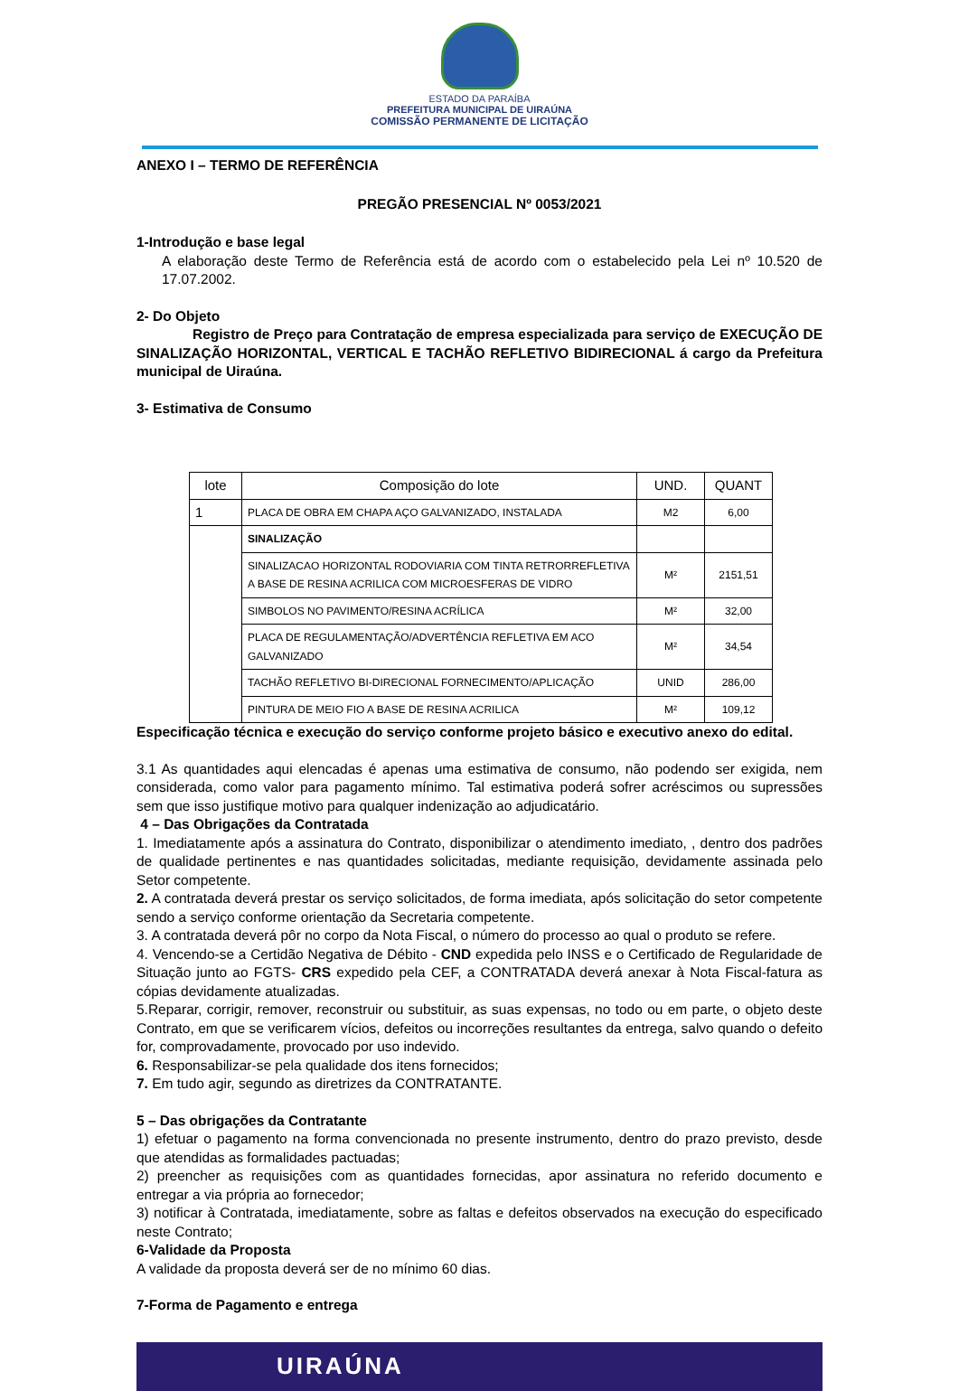ESTADO DA PARAÍBA
PREFEITURA MUNICIPAL DE UIRAÚNA
COMISSÃO PERMANENTE DE LICITAÇÃO
ANEXO I – TERMO DE REFERÊNCIA
PREGÃO PRESENCIAL Nº 0053/2021
1-Introdução e base legal
A elaboração deste Termo de Referência está de acordo com o estabelecido pela Lei nº 10.520 de 17.07.2002.
2- Do Objeto
Registro de Preço para Contratação de empresa especializada para serviço de EXECUÇÃO DE SINALIZAÇÃO HORIZONTAL, VERTICAL E TACHÃO REFLETIVO BIDIRECIONAL á cargo da Prefeitura municipal de Uiraúna.
3- Estimativa de Consumo
| lote | Composição do lote | UND. | QUANT |
| --- | --- | --- | --- |
| 1 | PLACA DE OBRA EM CHAPA AÇO GALVANIZADO, INSTALADA | M2 | 6,00 |
| | SINALIZAÇÃO | | |
| | SINALIZACAO HORIZONTAL RODOVIARIA COM TINTA RETRORREFLETIVA A BASE DE RESINA ACRILICA COM MICROESFERAS DE VIDRO | M² | 2151,51 |
| | SIMBOLOS NO PAVIMENTO/RESINA ACRÍLICA | M² | 32,00 |
| | PLACA DE REGULAMENTAÇÃO/ADVERTÊNCIA REFLETIVA EM ACO GALVANIZADO | M² | 34,54 |
| | TACHÃO REFLETIVO BI-DIRECIONAL FORNECIMENTO/APLICAÇÃO | UNID | 286,00 |
| | PINTURA DE MEIO FIO A BASE DE RESINA ACRILICA | M² | 109,12 |
Especificação técnica e execução do serviço conforme projeto básico e executivo anexo do edital.
3.1 As quantidades aqui elencadas é apenas uma estimativa de consumo, não podendo ser exigida, nem considerada, como valor para pagamento mínimo. Tal estimativa poderá sofrer acréscimos ou supressões sem que isso justifique motivo para qualquer indenização ao adjudicatário.
4 – Das Obrigações da Contratada
1. Imediatamente após a assinatura do Contrato, disponibilizar o atendimento imediato, , dentro dos padrões de qualidade pertinentes e nas quantidades solicitadas, mediante requisição, devidamente assinada pelo Setor competente.
2. A contratada deverá prestar os serviço solicitados, de forma imediata, após solicitação do setor competente sendo a serviço conforme orientação da Secretaria competente.
3. A contratada deverá pôr no corpo da Nota Fiscal, o número do processo ao qual o produto se refere.
4. Vencendo-se a Certidão Negativa de Débito - CND expedida pelo INSS e o Certificado de Regularidade de Situação junto ao FGTS- CRS expedido pela CEF, a CONTRATADA deverá anexar à Nota Fiscal-fatura as cópias devidamente atualizadas.
5.Reparar, corrigir, remover, reconstruir ou substituir, as suas expensas, no todo ou em parte, o objeto deste Contrato, em que se verificarem vícios, defeitos ou incorreções resultantes da entrega, salvo quando o defeito for, comprovadamente, provocado por uso indevido.
6. Responsabilizar-se pela qualidade dos itens fornecidos;
7. Em tudo agir, segundo as diretrizes da CONTRATANTE.
5 – Das obrigações da Contratante
1) efetuar o pagamento na forma convencionada no presente instrumento, dentro do prazo previsto, desde que atendidas as formalidades pactuadas;
2) preencher as requisições com as quantidades fornecidas, apor assinatura no referido documento e entregar a via própria ao fornecedor;
3) notificar à Contratada, imediatamente, sobre as faltas e defeitos observados na execução do especificado neste Contrato;
6-Validade da Proposta
A validade da proposta deverá ser de no mínimo 60 dias.
7-Forma de Pagamento e entrega
UIRAÚNA